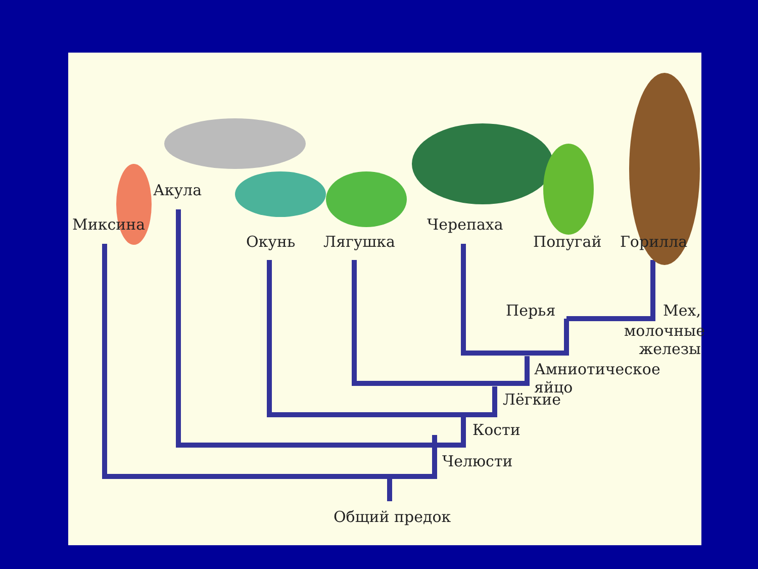Миксина
Акула
Окунь Лягушка
Черепаха
Попугай Горилла
Перья Мех,
молочные
железы
Амниотическое яйцо
Лёгкие
Кости
Челюсти
Общий предок